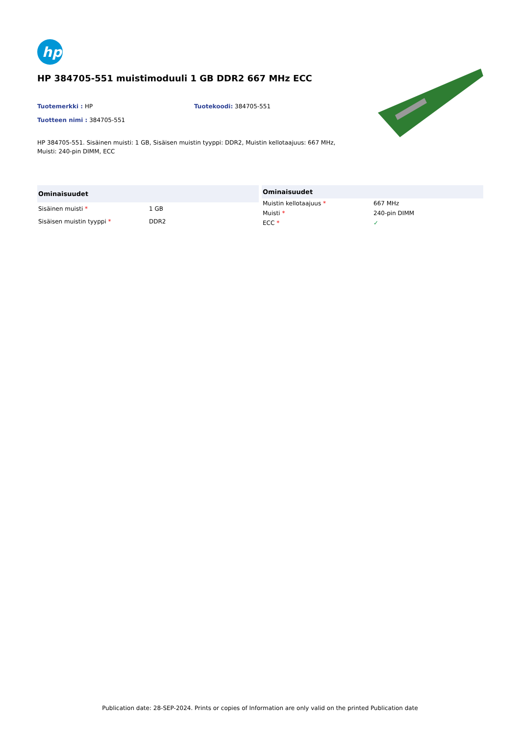hp
HP 384705-551 muistimoduuli 1 GB DDR2 667 MHz ECC
Tuotemerkki : HP Tuotekoodi: 384705-551
Tuotteen nimi : 384705-551
HP 384705-551. Sisäinen muisti: 1 GB, Sisäisen muistin tyyppi: DDR2, Muistin kellotaajuus: 667 MHz, Muisti: 240-pin DIMM, ECC
| Ominaisuudet | |
| --- | --- |
| Sisäinen muisti * | 1 GB |
| Sisäisen muistin tyyppi * | DDR2 |
| Ominaisuudet | |
| --- | --- |
| Muistin kellotaajuus * | 667 MHz |
| Muisti * | 240-pin DIMM |
| ECC * | ✓ |
Publication date: 28-SEP-2024. Prints or copies of Information are only valid on the printed Publication date